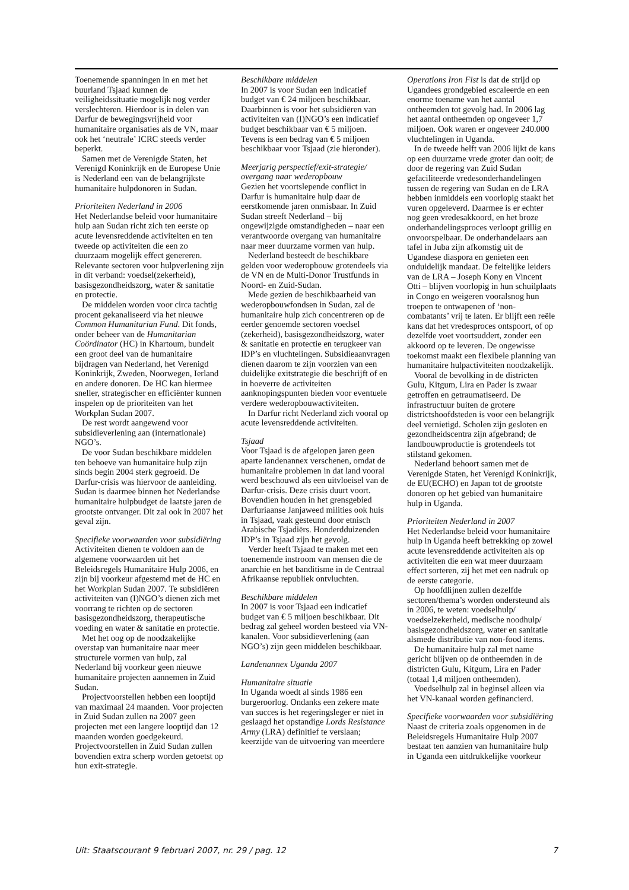Toenemende spanningen in en met het buurland Tsjaad kunnen de veiligheidssituatie mogelijk nog verder verslechteren. Hierdoor is in delen van Darfur de bewegingsvrijheid voor humanitaire organisaties als de VN, maar ook het ‘neutrale’ ICRC steeds verder beperkt.
Samen met de Verenigde Staten, het Verenigd Koninkrijk en de Europese Unie is Nederland een van de belangrijkste humanitaire hulpdonoren in Sudan.
Prioriteiten Nederland in 2006
Het Nederlandse beleid voor humanitaire hulp aan Sudan richt zich ten eerste op acute levensreddende activiteiten en ten tweede op activiteiten die een zo duurzaam mogelijk effect genereren. Relevante sectoren voor hulpverlening zijn in dit verband: voedsel(zekerheid), basisgezondheidszorg, water & sanitatie en protectie.
De middelen worden voor circa tachtig procent gekanaliseerd via het nieuwe Common Humanitarian Fund. Dit fonds, onder beheer van de Humanitarian Coördinator (HC) in Khartoum, bundelt een groot deel van de humanitaire bijdragen van Nederland, het Verenigd Koninkrijk, Zweden, Noorwegen, Ierland en andere donoren. De HC kan hiermee sneller, strategischer en efficiënter kunnen inspelen op de prioriteiten van het Workplan Sudan 2007.
De rest wordt aangewend voor subsidieverlening aan (internationale) NGO’s.
De voor Sudan beschikbare middelen ten behoeve van humanitaire hulp zijn sinds begin 2004 sterk gegroeid. De Darfur-crisis was hiervoor de aanleiding. Sudan is daarmee binnen het Nederlandse humanitaire hulpbudget de laatste jaren de grootste ontvanger. Dit zal ook in 2007 het geval zijn.
Specifieke voorwaarden voor subsidiëring
Activiteiten dienen te voldoen aan de algemene voorwaarden uit het Beleidsregels Humanitaire Hulp 2006, en zijn bij voorkeur afgestemd met de HC en het Workplan Sudan 2007. Te subsidiëren activiteiten van (I)NGO’s dienen zich met voorrang te richten op de sectoren basisgezondheidszorg, therapeutische voeding en water & sanitatie en protectie.
Met het oog op de noodzakelijke overstap van humanitaire naar meer structurele vormen van hulp, zal Nederland bij voorkeur geen nieuwe humanitaire projecten aannemen in Zuid Sudan.
Projectvoorstellen hebben een looptijd van maximaal 24 maanden. Voor projecten in Zuid Sudan zullen na 2007 geen projecten met een langere looptijd dan 12 maanden worden goedgekeurd. Projectvoorstellen in Zuid Sudan zullen bovendien extra scherp worden getoetst op hun exit-strategie.
Beschikbare middelen
In 2007 is voor Sudan een indicatief budget van € 24 miljoen beschikbaar. Daarbinnen is voor het subsidiëren van activiteiten van (I)NGO’s een indicatief budget beschikbaar van € 5 miljoen. Tevens is een bedrag van € 5 miljoen beschikbaar voor Tsjaad (zie hieronder).
Meerjarig perspectief/exit-strategie/ overgang naar wederopbouw
Gezien het voortslepende conflict in Darfur is humanitaire hulp daar de eerstkomende jaren onmisbaar. In Zuid Sudan streeft Nederland – bij ongewijzigde omstandigheden – naar een verantwoorde overgang van humanitaire naar meer duurzame vormen van hulp.
Nederland besteedt de beschikbare gelden voor wederopbouw grotendeels via de VN en de Multi-Donor Trustfunds in Noord- en Zuid-Sudan.
Mede gezien de beschikbaarheid van wederopbouwfondsen in Sudan, zal de humanitaire hulp zich concentreren op de eerder genoemde sectoren voedsel (zekerheid), basisgezondheidszorg, water & sanitatie en protectie en terugkeer van IDP’s en vluchtelingen. Subsidieaanvragen dienen daarom te zijn voorzien van een duidelijke exitstrategie die beschrijft of en in hoeverre de activiteiten aanknopingspunten bieden voor eventuele verdere wederopbouwactiviteiten.
In Darfur richt Nederland zich vooral op acute levensreddende activiteiten.
Tsjaad
Voor Tsjaad is de afgelopen jaren geen aparte landenannex verschenen, omdat de humanitaire problemen in dat land vooral werd beschouwd als een uitvloeisel van de Darfur-crisis. Deze crisis duurt voort. Bovendien houden in het grensgebied Darfuriaanse Janjaweed milities ook huis in Tsjaad, vaak gesteund door etnisch Arabische Tsjadiërs. Honderdduizenden IDP’s in Tsjaad zijn het gevolg.
Verder heeft Tsjaad te maken met een toenemende instroom van mensen die de anarchie en het banditisme in de Centraal Afrikaanse republiek ontvluchten.
Beschikbare middelen
In 2007 is voor Tsjaad een indicatief budget van € 5 miljoen beschikbaar. Dit bedrag zal geheel worden besteed via VN-kanalen. Voor subsidieverlening (aan NGO’s) zijn geen middelen beschikbaar.
Landenannex Uganda 2007
Humanitaire situatie
In Uganda woedt al sinds 1986 een burgeroorlog. Ondanks een zekere mate van succes is het regeringsleger er niet in geslaagd het opstandige Lords Resistance Army (LRA) definitief te verslaan; keerzijde van de uitvoering van meerdere
Operations Iron Fist is dat de strijd op Ugandees grondgebied escaleerde en een enorme toename van het aantal ontheemden tot gevolg had. In 2006 lag het aantal ontheemden op ongeveer 1,7 miljoen. Ook waren er ongeveer 240.000 vluchtelingen in Uganda.
In de tweede helft van 2006 lijkt de kans op een duurzame vrede groter dan ooit; de door de regering van Zuid Sudan gefaciliteerde vredesonderhandelingen tussen de regering van Sudan en de LRA hebben inmiddels een voorlopig staakt het vuren opgeleverd. Daarmee is er echter nog geen vredesakkoord, en het broze onderhandelingsproces verloopt grillig en onvoorspelbaar. De onderhandelaars aan tafel in Juba zijn afkomstig uit de Ugandese diaspora en genieten een onduidelijk mandaat. De feitelijke leiders van de LRA – Joseph Kony en Vincent Otti – blijven voorlopig in hun schuilplaats in Congo en weigeren vooralsnog hun troepen te ontwapenen of ‘non-combatants’ vrij te laten. Er blijft een reële kans dat het vredesproces ontspoort, of op dezelfde voet voortsuddert, zonder een akkoord op te leveren. De ongewisse toekomst maakt een flexibele planning van humanitaire hulpactiviteiten noodzakelijk.
Vooral de bevolking in de districten Gulu, Kitgum, Lira en Pader is zwaar getroffen en getraumatiseerd. De infrastructuur buiten de grotere districtshoofdsteden is voor een belangrijk deel vernietigd. Scholen zijn gesloten en gezondheidscentra zijn afgebrand; de landbouwproductie is grotendeels tot stilstand gekomen.
Nederland behoort samen met de Verenigde Staten, het Verenigd Koninkrijk, de EU(ECHO) en Japan tot de grootste donoren op het gebied van humanitaire hulp in Uganda.
Prioriteiten Nederland in 2007
Het Nederlandse beleid voor humanitaire hulp in Uganda heeft betrekking op zowel acute levensreddende activiteiten als op activiteiten die een wat meer duurzaam effect sorteren, zij het met een nadruk op de eerste categorie.
Op hoofdlijnen zullen dezelfde sectoren/thema’s worden ondersteund als in 2006, te weten: voedselhulp/ voedselzekerheid, medische noodhulp/ basisgezondheidszorg, water en sanitatie alsmede distributie van non-food items.
De humanitaire hulp zal met name gericht blijven op de ontheemden in de districten Gulu, Kitgum, Lira en Pader (totaal 1,4 miljoen ontheemden).
Voedselhulp zal in beginsel alleen via het VN-kanaal worden gefinancierd.
Specifieke voorwaarden voor subsidiëring
Naast de criteria zoals opgenomen in de Beleidsregels Humanitaire Hulp 2007 bestaat ten aanzien van humanitaire hulp in Uganda een uitdrukkelijke voorkeur
Uit: Staatscourant 9 februari 2007, nr. 29 / pag. 12 7